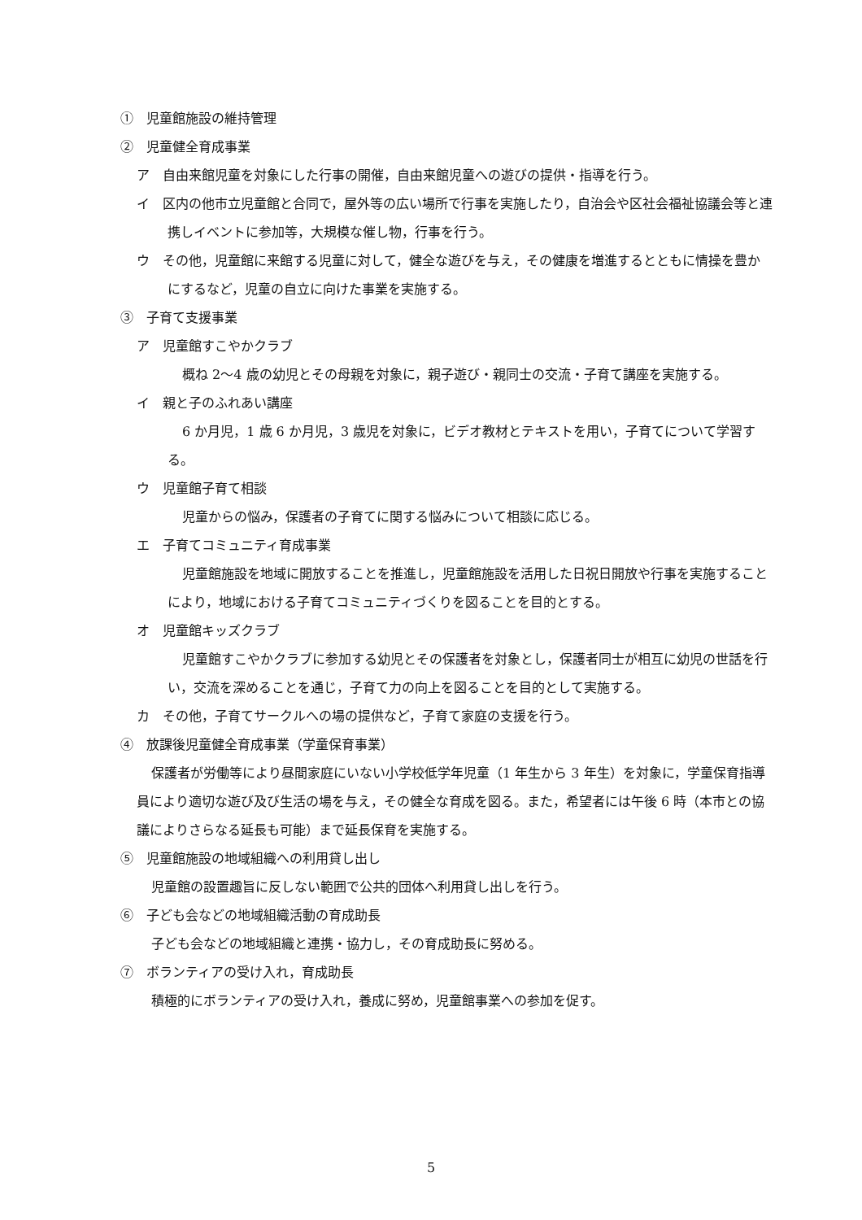①　児童館施設の維持管理
②　児童健全育成事業
ア　自由来館児童を対象にした行事の開催，自由来館児童への遊びの提供・指導を行う。
イ　区内の他市立児童館と合同で，屋外等の広い場所で行事を実施したり，自治会や区社会福祉協議会等と連携しイベントに参加等，大規模な催し物，行事を行う。
ウ　その他，児童館に来館する児童に対して，健全な遊びを与え，その健康を増進するとともに情操を豊かにするなど，児童の自立に向けた事業を実施する。
③　子育て支援事業
ア　児童館すこやかクラブ
概ね 2～4 歳の幼児とその母親を対象に，親子遊び・親同士の交流・子育て講座を実施する。
イ　親と子のふれあい講座
6 か月児，1 歳 6 か月児，3 歳児を対象に，ビデオ教材とテキストを用い，子育てについて学習する。
ウ　児童館子育て相談
児童からの悩み，保護者の子育てに関する悩みについて相談に応じる。
エ　子育てコミュニティ育成事業
児童館施設を地域に開放することを推進し，児童館施設を活用した日祝日開放や行事を実施することにより，地域における子育てコミュニティづくりを図ることを目的とする。
オ　児童館キッズクラブ
児童館すこやかクラブに参加する幼児とその保護者を対象とし，保護者同士が相互に幼児の世話を行い，交流を深めることを通じ，子育て力の向上を図ることを目的として実施する。
カ　その他，子育てサークルへの場の提供など，子育て家庭の支援を行う。
④　放課後児童健全育成事業（学童保育事業）
保護者が労働等により昼間家庭にいない小学校低学年児童（1 年生から 3 年生）を対象に，学童保育指導員により適切な遊び及び生活の場を与え，その健全な育成を図る。また，希望者には午後 6 時（本市との協議によりさらなる延長も可能）まで延長保育を実施する。
⑤　児童館施設の地域組織への利用貸し出し
児童館の設置趣旨に反しない範囲で公共的団体へ利用貸し出しを行う。
⑥　子ども会などの地域組織活動の育成助長
子ども会などの地域組織と連携・協力し，その育成助長に努める。
⑦　ボランティアの受け入れ，育成助長
積極的にボランティアの受け入れ，養成に努め，児童館事業への参加を促す。
5